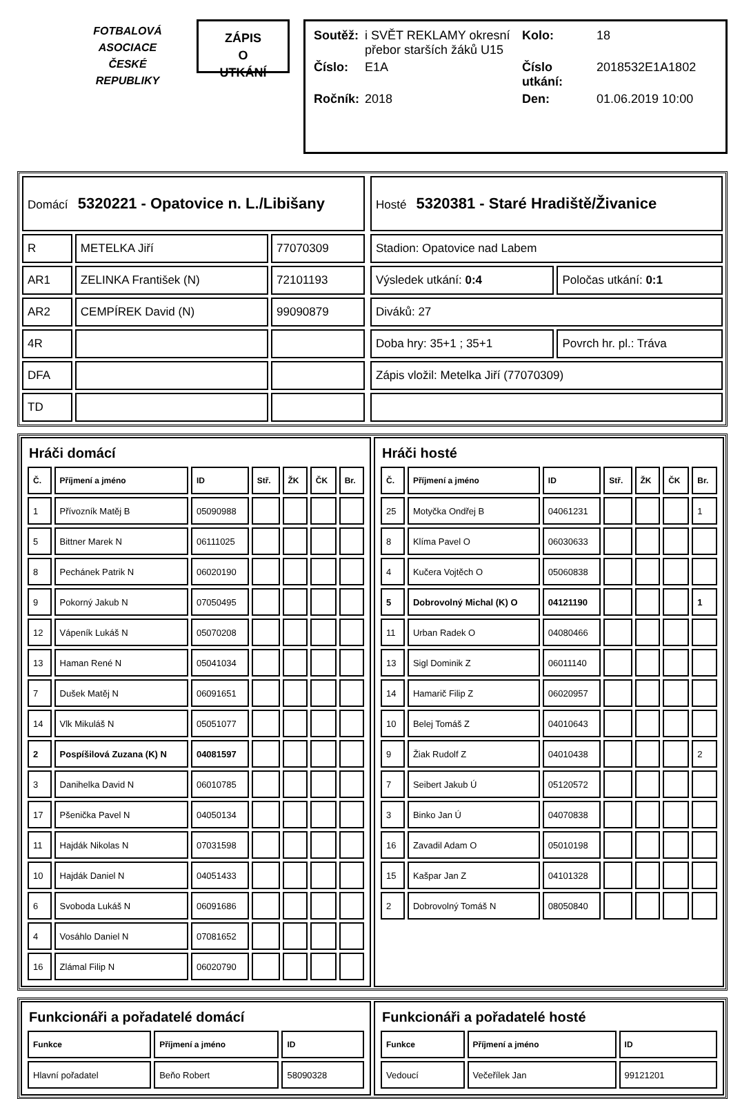FOTBALOVÁ
ASOCIACE
ČESKÉ
REPUBLIKY
ZÁPIS
O
UTKÁNÍ
| Soutěž: | i SVĚT REKLAMY okresní přebor starších žáků U15 | Kolo: | 18 |
| Číslo: | E1A | Číslo utkání: | 2018532E1A1802 |
| Ročník: | 2018 | Den: | 01.06.2019 10:00 |
| Domácí 5320221 - Opatovice n. L./Libišany | | |
| R | METELKA Jiří | 77070309 |
| AR1 | ZELINKA František (N) | 72101193 |
| AR2 | CEMPÍREK David (N) | 99090879 |
| 4R | | |
| DFA | | |
| TD | | |
| Hosté 5320381 - Staré Hradiště/Živanice | |
| Stadion: Opatovice nad Labem | |
| Výsledek utkání: 0:4 | Poločas utkání: 0:1 |
| Diváků: 27 | |
| Doba hry: 35+1 ; 35+1 | Povrch hr. pl.: Tráva |
| Zápis vložil: Metelka Jiří (77070309) | |
Hráči domácí
| Č. | Příjmení a jméno | ID | Stř. | ŽK | ČK | Br. |
| --- | --- | --- | --- | --- | --- | --- |
| 1 | Přívozník Matěj B | 05090988 | | | | |
| 5 | Bittner Marek N | 06111025 | | | | |
| 8 | Pechánek Patrik N | 06020190 | | | | |
| 9 | Pokorný Jakub N | 07050495 | | | | |
| 12 | Vápeník Lukáš N | 05070208 | | | | |
| 13 | Haman René N | 05041034 | | | | |
| 7 | Dušek Matěj N | 06091651 | | | | |
| 14 | Vlk Mikuláš N | 05051077 | | | | |
| 2 | Pospíšilová Zuzana (K) N | 04081597 | | | | |
| 3 | Danihelka David N | 06010785 | | | | |
| 17 | Pšenička Pavel N | 04050134 | | | | |
| 11 | Hajdák Nikolas N | 07031598 | | | | |
| 10 | Hajdák Daniel N | 04051433 | | | | |
| 6 | Svoboda Lukáš N | 06091686 | | | | |
| 4 | Vosáhlo Daniel N | 07081652 | | | | |
| 16 | Zlámal Filip N | 06020790 | | | | |
Hráči hosté
| Č. | Příjmení a jméno | ID | Stř. | ŽK | ČK | Br. |
| --- | --- | --- | --- | --- | --- | --- |
| 25 | Motyčka Ondřej B | 04061231 | | | | 1 |
| 8 | Klíma Pavel O | 06030633 | | | | |
| 4 | Kučera Vojtěch O | 05060838 | | | | |
| 5 | Dobrovolný Michal (K) O | 04121190 | | | | 1 |
| 11 | Urban Radek O | 04080466 | | | | |
| 13 | Sigl Dominik Z | 06011140 | | | | |
| 14 | Hamarič Filip Z | 06020957 | | | | |
| 10 | Belej Tomáš Z | 04010643 | | | | |
| 9 | Žiak Rudolf Z | 04010438 | | | | 2 |
| 7 | Seibert Jakub Ú | 05120572 | | | | |
| 3 | Binko Jan Ú | 04070838 | | | | |
| 16 | Zavadil Adam O | 05010198 | | | | |
| 15 | Kašpar Jan Z | 04101328 | | | | |
| 2 | Dobrovolný Tomáš N | 08050840 | | | | |
Funkcionáři a pořadatelé domácí
| Funkce | Příjmení a jméno | ID |
| --- | --- | --- |
| Hlavní pořadatel | Beňo Robert | 58090328 |
Funkcionáři a pořadatelé hosté
| Funkce | Příjmení a jméno | ID |
| --- | --- | --- |
| Vedoucí | Večeřílek Jan | 99121201 |